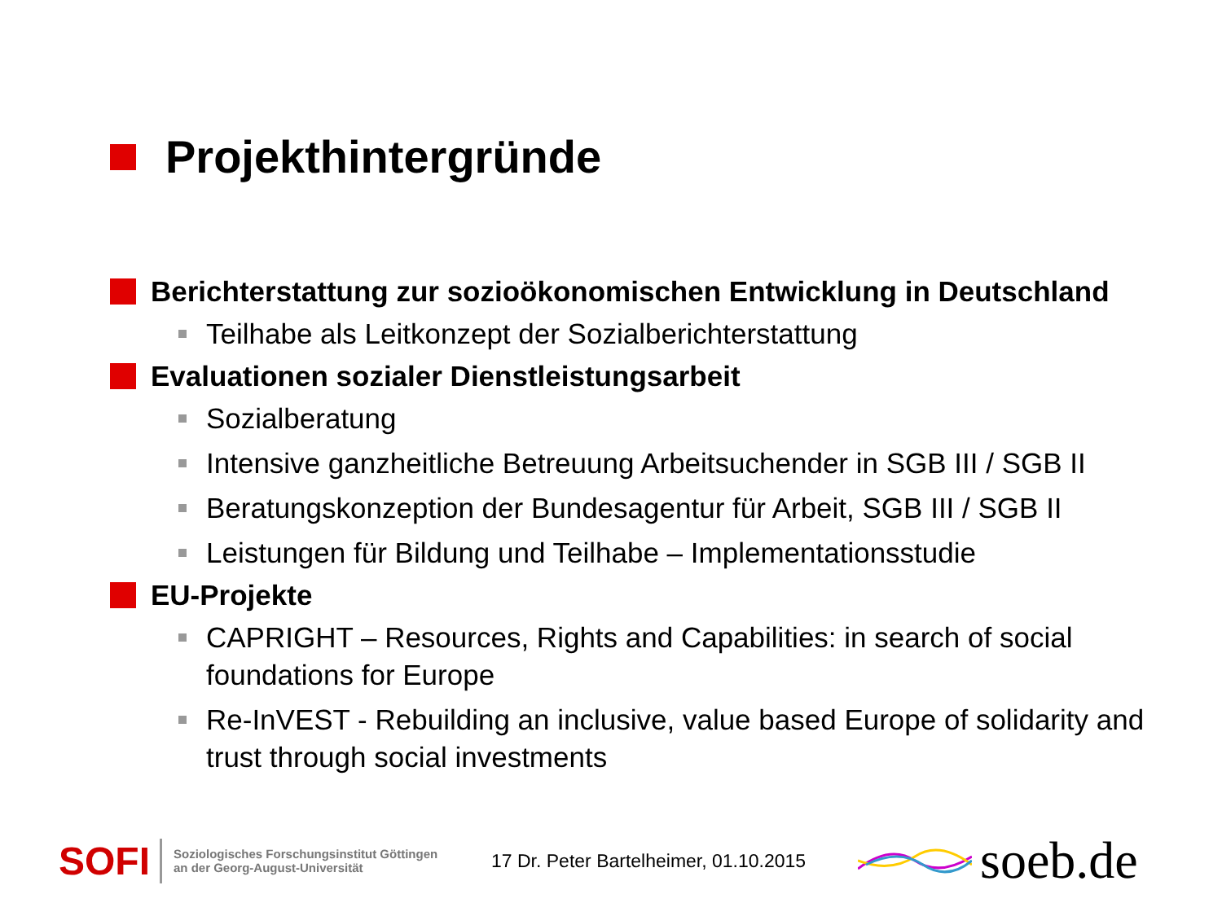Projekthintergründe
Berichterstattung zur sozioökonomischen Entwicklung in Deutschland
Teilhabe als Leitkonzept der Sozialberichterstattung
Evaluationen sozialer Dienstleistungsarbeit
Sozialberatung
Intensive ganzheitliche Betreuung Arbeitsuchender in SGB III / SGB II
Beratungskonzeption der Bundesagentur für Arbeit, SGB III / SGB II
Leistungen für Bildung und Teilhabe – Implementationsstudie
EU-Projekte
CAPRIGHT – Resources, Rights and Capabilities: in search of social foundations for Europe
Re-InVEST - Rebuilding an inclusive, value based Europe of solidarity and trust through social investments
SOFI Soziologisches Forschungsinstitut Göttingen
an der Georg-August-Universität 17 Dr. Peter Bartelheimer, 01.10.2015 soeb.de